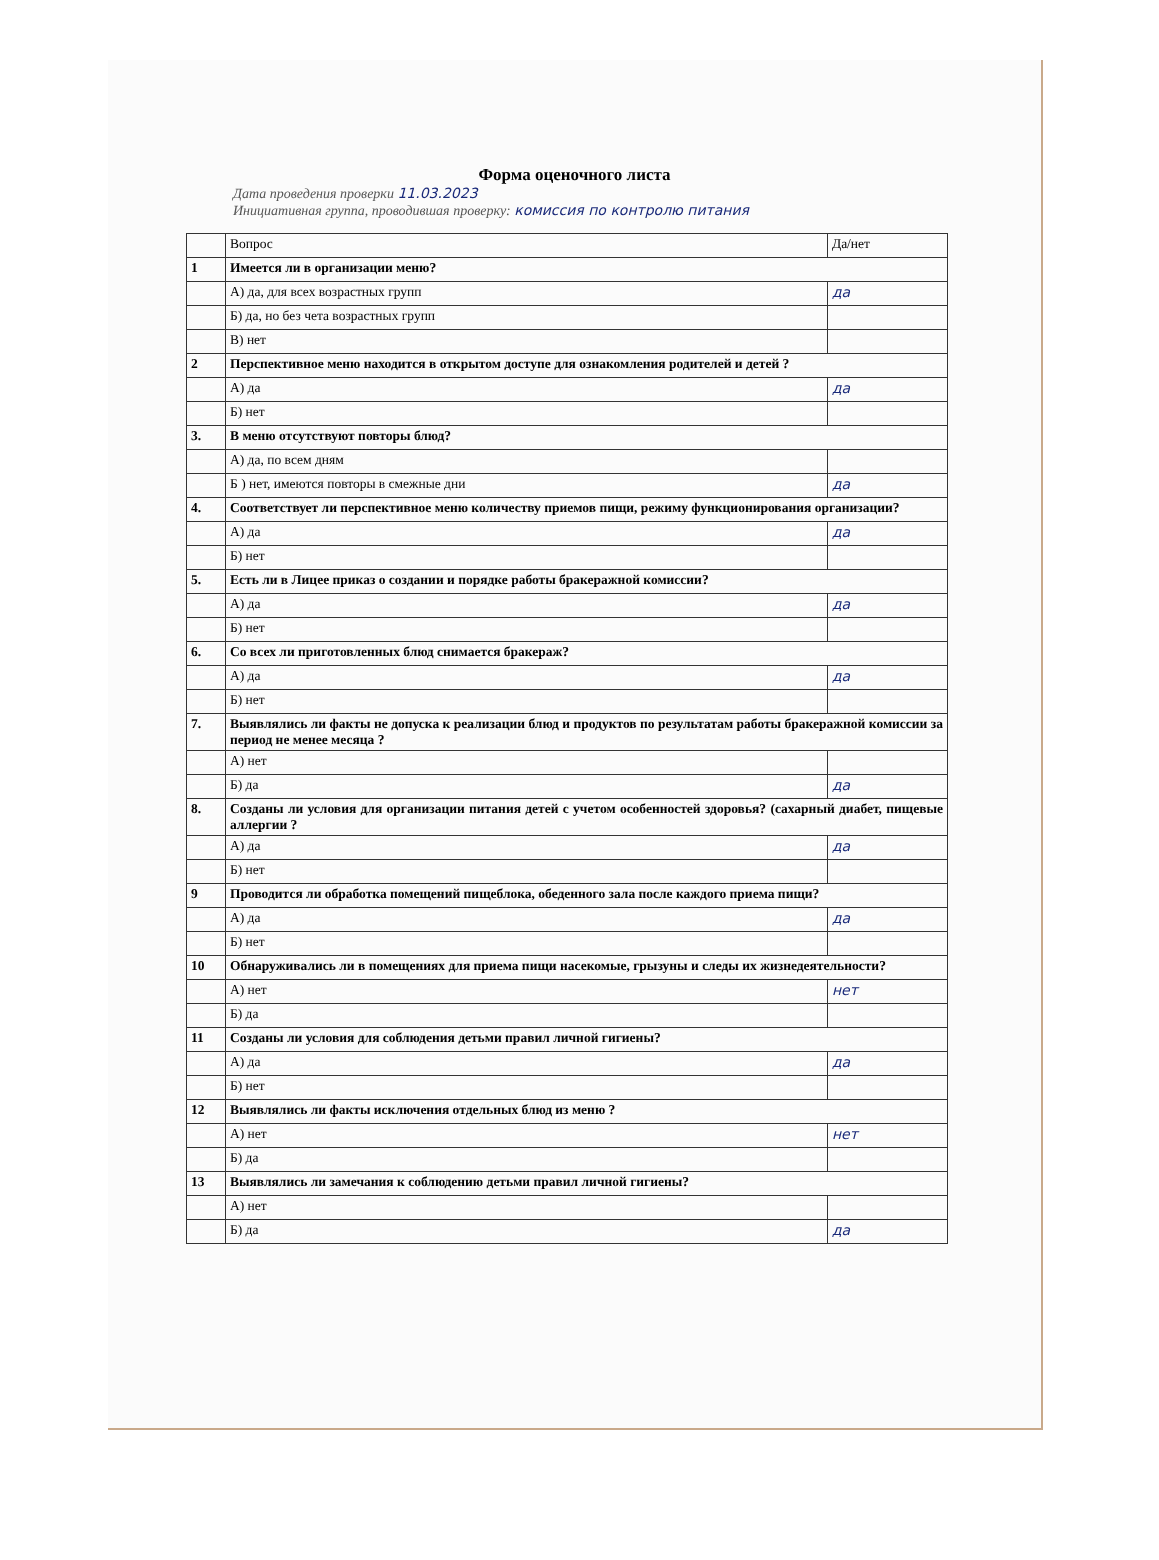Форма оценочного листа
Дата проведения проверки 11.03.2023
Инициативная группа, проводившая проверку: комиссия по контролю питания
| | Вопрос | Да/нет |
| --- | --- | --- |
| 1 | Имеется ли в организации меню? | |
| | А) да, для всех возрастных групп | да |
| | Б) да, но без чета возрастных групп | |
| | В) нет | |
| 2 | Перспективное меню находится в открытом доступе для ознакомления родителей и детей ? | |
| | А) да | да |
| | Б) нет | |
| 3. | В меню отсутствуют повторы блюд? | |
| | А) да, по всем дням | |
| | Б ) нет, имеются повторы в смежные дни | да |
| 4. | Соответствует ли перспективное меню количеству приемов пищи, режиму функционирования организации? | |
| | А) да | да |
| | Б) нет | |
| 5. | Есть ли в Лицее приказ о создании и порядке работы бракеражной комиссии? | |
| | А) да | да |
| | Б) нет | |
| 6. | Со всех ли приготовленных блюд снимается бракераж? | |
| | А) да | да |
| | Б) нет | |
| 7. | Выявлялись ли факты не допуска к реализации блюд и продуктов по результатам работы бракеражной комиссии за период не менее месяца ? | |
| | А) нет | |
| | Б) да | да |
| 8. | Созданы ли условия для организации питания детей с учетом особенностей здоровья? (сахарный диабет, пищевые аллергии ? | |
| | А) да | да |
| | Б) нет | |
| 9 | Проводится ли обработка помещений пищеблока, обеденного зала после каждого приема пищи? | |
| | А) да | да |
| | Б) нет | |
| 10 | Обнаруживались ли в помещениях для приема пищи насекомые, грызуны и следы их жизнедеятельности? | |
| | А) нет | нет |
| | Б) да | |
| 11 | Созданы ли условия для соблюдения детьми правил личной гигиены? | |
| | А) да | да |
| | Б) нет | |
| 12 | Выявлялись ли факты исключения отдельных блюд из меню ? | |
| | А) нет | нет |
| | Б) да | |
| 13 | Выявлялись ли замечания к соблюдению детьми правил личной гигиены? | |
| | А) нет | |
| | Б) да | да |